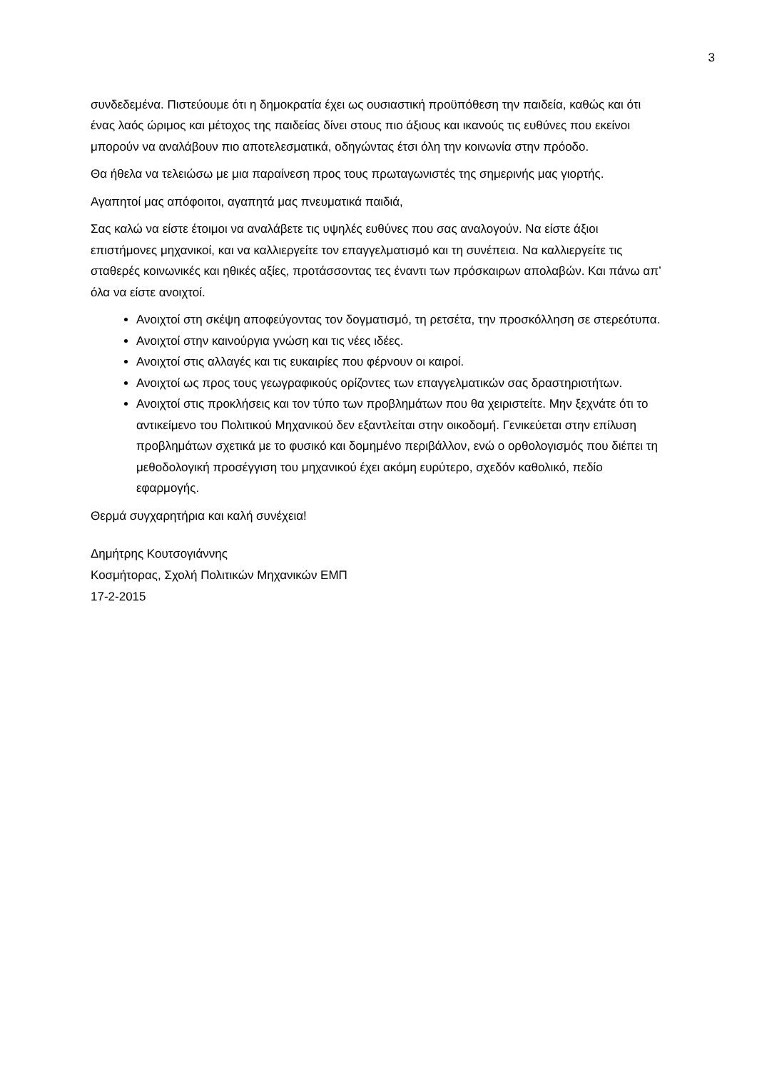3
συνδεδεμένα. Πιστεύουμε ότι η δημοκρατία έχει ως ουσιαστική προϋπόθεση την παιδεία, καθώς και ότι ένας λαός ώριμος και μέτοχος της παιδείας δίνει στους πιο άξιους και ικανούς τις ευθύνες που εκείνοι μπορούν να αναλάβουν πιο αποτελεσματικά, οδηγώντας έτσι όλη την κοινωνία στην πρόοδο.
Θα ήθελα να τελειώσω με μια παραίνεση προς τους πρωταγωνιστές της σημερινής μας γιορτής.
Αγαπητοί μας απόφοιτοι, αγαπητά μας πνευματικά παιδιά,
Σας καλώ να είστε έτοιμοι να αναλάβετε τις υψηλές ευθύνες που σας αναλογούν. Να είστε άξιοι επιστήμονες μηχανικοί, και να καλλιεργείτε τον επαγγελματισμό και τη συνέπεια. Να καλλιεργείτε τις σταθερές κοινωνικές και ηθικές αξίες, προτάσσοντας τες έναντι των πρόσκαιρων απολαβών. Και πάνω απ’ όλα να είστε ανοιχτοί.
Ανοιχτοί στη σκέψη αποφεύγοντας τον δογματισμό, τη ρετσέτα, την προσκόλληση σε στερεότυπα.
Ανοιχτοί στην καινούργια γνώση και τις νέες ιδέες.
Ανοιχτοί στις αλλαγές και τις ευκαιρίες που φέρνουν οι καιροί.
Ανοιχτοί ως προς τους γεωγραφικούς ορίζοντες των επαγγελματικών σας δραστηριοτήτων.
Ανοιχτοί στις προκλήσεις και τον τύπο των προβλημάτων που θα χειριστείτε. Μην ξεχνάτε ότι το αντικείμενο του Πολιτικού Μηχανικού δεν εξαντλείται στην οικοδομή. Γενικεύεται στην επίλυση προβλημάτων σχετικά με το φυσικό και δομημένο περιβάλλον, ενώ ο ορθολογισμός που διέπει τη μεθοδολογική προσέγγιση του μηχανικού έχει ακόμη ευρύτερο, σχεδόν καθολικό, πεδίο εφαρμογής.
Θερμά συγχαρητήρια και καλή συνέχεια!
Δημήτρης Κουτσογιάννης
Κοσμήτορας, Σχολή Πολιτικών Μηχανικών ΕΜΠ
17-2-2015